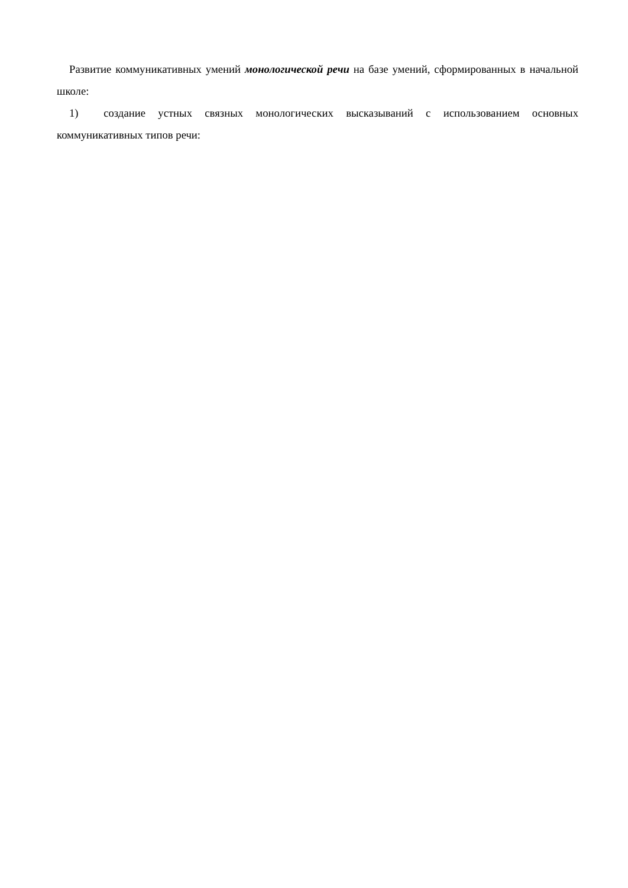Развитие коммуникативных умений монологической речи на базе умений, сформированных в начальной школе:
1) создание устных связных монологических высказываний с использованием основных коммуникативных типов речи: